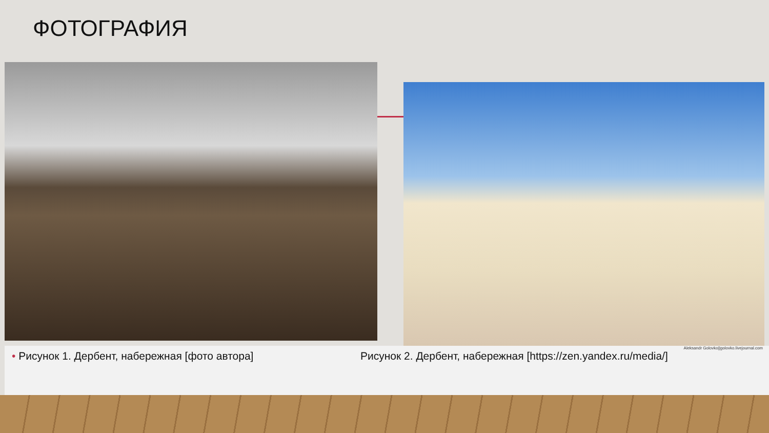ФОТОГРАФИЯ
• Рисунок 1. Дербент, набережная [фото автора] Рисунок 2. Дербент, набережная [https://zen.yandex.ru/media/]
Aleksandr Golovko||golovko.livejournal.com